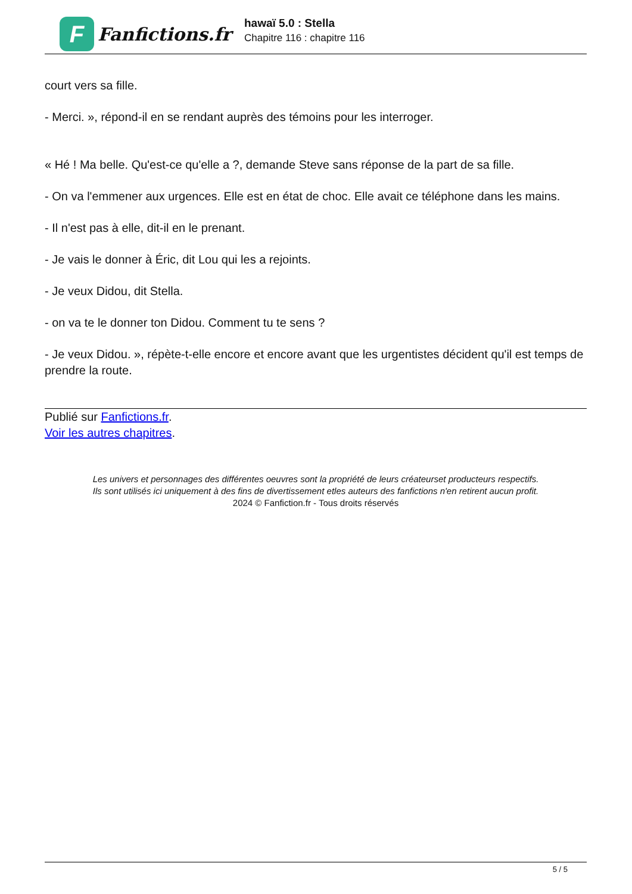F
Fanfictions.fr
hawaï 5.0 : Stella
Chapitre 116 : chapitre 116
court vers sa fille.
- Merci. », répond-il en se rendant auprès des témoins pour les interroger.
« Hé ! Ma belle. Qu'est-ce qu'elle a ?, demande Steve sans réponse de la part de sa fille.
- On va l'emmener aux urgences. Elle est en état de choc. Elle avait ce téléphone dans les mains.
- Il n'est pas à elle, dit-il en le prenant.
- Je vais le donner à Éric, dit Lou qui les a rejoints.
- Je veux Didou, dit Stella.
- on va te le donner ton Didou. Comment tu te sens ?
- Je veux Didou. », répète-t-elle encore et encore avant que les urgentistes décident qu'il est temps de prendre la route.
Publié sur Fanfictions.fr.
Voir les autres chapitres.
Les univers et personnages des différentes oeuvres sont la propriété de leurs créateurset producteurs respectifs.
Ils sont utilisés ici uniquement à des fins de divertissement etles auteurs des fanfictions n'en retirent aucun profit.
2024 © Fanfiction.fr - Tous droits réservés
5 / 5